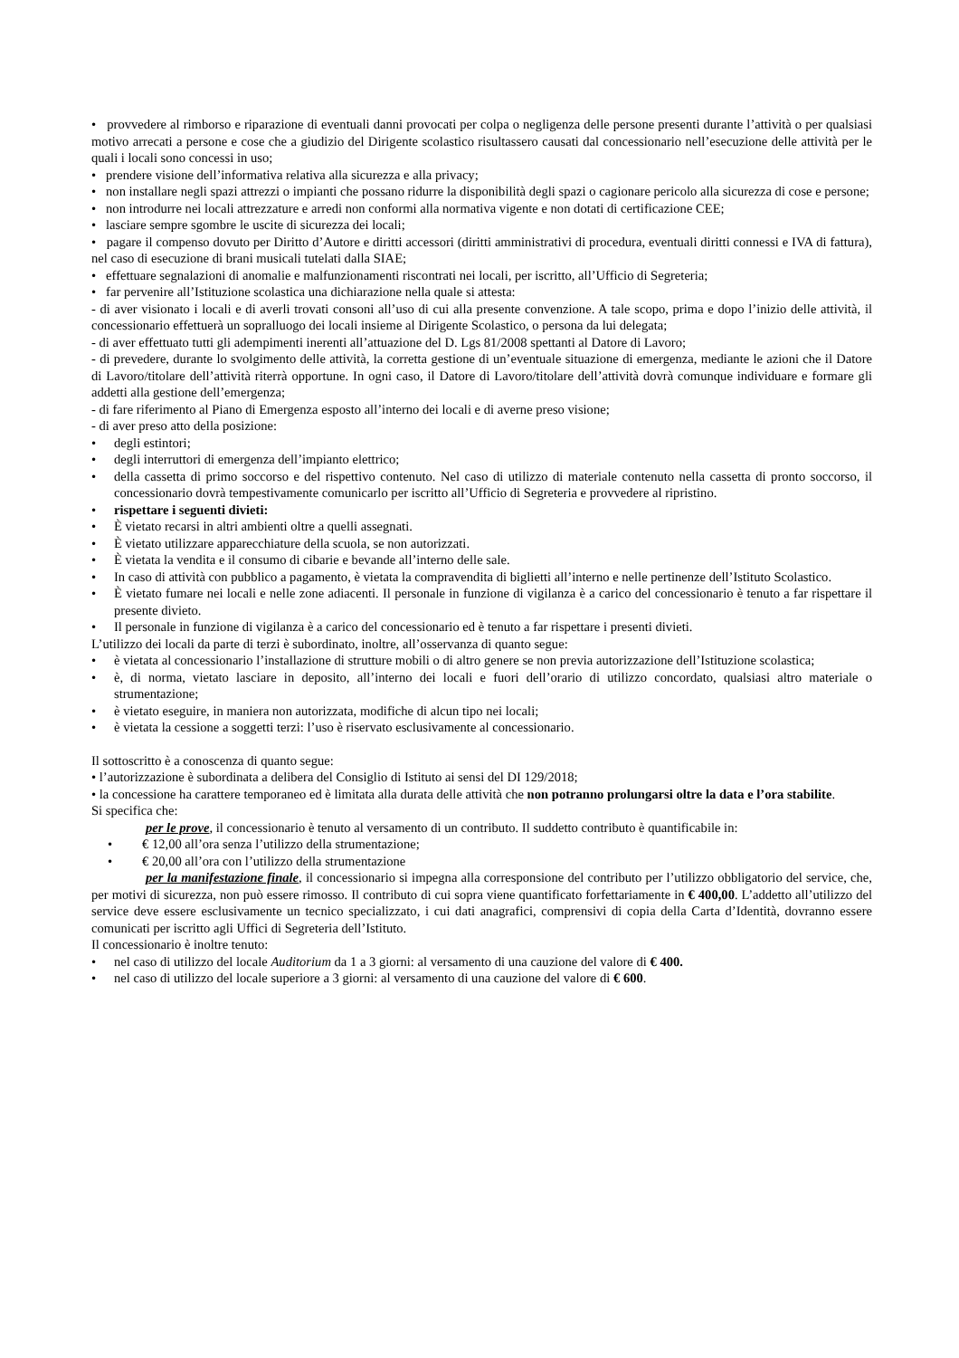• provvedere al rimborso e riparazione di eventuali danni provocati per colpa o negligenza delle persone presenti durante l’attività o per qualsiasi motivo arrecati a persone e cose che a giudizio del Dirigente scolastico risultassero causati dal concessionario nell’esecuzione delle attività per le quali i locali sono concessi in uso;
• prendere visione dell’informativa relativa alla sicurezza e alla privacy;
• non installare negli spazi attrezzi o impianti che possano ridurre la disponibilità degli spazi o cagionare pericolo alla sicurezza di cose e persone;
• non introdurre nei locali attrezzature e arredi non conformi alla normativa vigente e non dotati di certificazione CEE;
• lasciare sempre sgombre le uscite di sicurezza dei locali;
• pagare il compenso dovuto per Diritto d’Autore e diritti accessori (diritti amministrativi di procedura, eventuali diritti connessi e IVA di fattura), nel caso di esecuzione di brani musicali tutelati dalla SIAE;
• effettuare segnalazioni di anomalie e malfunzionamenti riscontrati nei locali, per iscritto, all’Ufficio di Segreteria;
• far pervenire all’Istituzione scolastica una dichiarazione nella quale si attesta:
- di aver visionato i locali e di averli trovati consoni all’uso di cui alla presente convenzione. A tale scopo, prima e dopo l’inizio delle attività, il concessionario effettuerà un sopralluogo dei locali insieme al Dirigente Scolastico, o persona da lui delegata;
- di aver effettuato tutti gli adempimenti inerenti all’attuazione del D. Lgs 81/2008 spettanti al Datore di Lavoro;
- di prevedere, durante lo svolgimento delle attività, la corretta gestione di un’eventuale situazione di emergenza, mediante le azioni che il Datore di Lavoro/titolare dell’attività riterrà opportune. In ogni caso, il Datore di Lavoro/titolare dell’attività dovrà comunque individuare e formare gli addetti alla gestione dell’emergenza;
- di fare riferimento al Piano di Emergenza esposto all’interno dei locali e di averne preso visione;
- di aver preso atto della posizione:
• degli estintori;
• degli interruttori di emergenza dell’impianto elettrico;
• della cassetta di primo soccorso e del rispettivo contenuto. Nel caso di utilizzo di materiale contenuto nella cassetta di pronto soccorso, il concessionario dovrà tempestivamente comunicarlo per iscritto all’Ufficio di Segreteria e provvedere al ripristino.
• rispettare i seguenti divieti:
• È vietato recarsi in altri ambienti oltre a quelli assegnati.
• È vietato utilizzare apparecchiature della scuola, se non autorizzati.
• È vietata la vendita e il consumo di cibarie e bevande all’interno delle sale.
• In caso di attività con pubblico a pagamento, è vietata la compravendita di biglietti all’interno e nelle pertinenze dell’Istituto Scolastico.
• È vietato fumare nei locali e nelle zone adiacenti. Il personale in funzione di vigilanza è a carico del concessionario è tenuto a far rispettare il presente divieto.
• Il personale in funzione di vigilanza è a carico del concessionario ed è tenuto a far rispettare i presenti divieti.
L’utilizzo dei locali da parte di terzi è subordinato, inoltre, all’osservanza di quanto segue:
• è vietata al concessionario l’installazione di strutture mobili o di altro genere se non previa autorizzazione dell’Istituzione scolastica;
• è, di norma, vietato lasciare in deposito, all’interno dei locali e fuori dell’orario di utilizzo concordato, qualsiasi altro materiale o strumentazione;
• è vietato eseguire, in maniera non autorizzata, modifiche di alcun tipo nei locali;
• è vietata la cessione a soggetti terzi: l’uso è riservato esclusivamente al concessionario.
Il sottoscritto è a conoscenza di quanto segue:
• l’autorizzazione è subordinata a delibera del Consiglio di Istituto ai sensi del DI 129/2018;
• la concessione ha carattere temporaneo ed è limitata alla durata delle attività che non potranno prolungarsi oltre la data e l’ora stabilite.
Si specifica che:
per le prove, il concessionario è tenuto al versamento di un contributo. Il suddetto contributo è quantificabile in:
• € 12,00 all’ora senza l’utilizzo della strumentazione;
• € 20,00 all’ora con l’utilizzo della strumentazione
per la manifestazione finale, il concessionario si impegna alla corresponsione del contributo per l’utilizzo obbligatorio del service, che, per motivi di sicurezza, non può essere rimosso. Il contributo di cui sopra viene quantificato forfettariamente in € 400,00. L’addetto all’utilizzo del service deve essere esclusivamente un tecnico specializzato, i cui dati anagrafici, comprensivi di copia della Carta d’Identità, dovranno essere comunicati per iscritto agli Uffici di Segreteria dell’Istituto.
Il concessionario è inoltre tenuto:
• nel caso di utilizzo del locale Auditorium da 1 a 3 giorni: al versamento di una cauzione del valore di € 400.
• nel caso di utilizzo del locale superiore a 3 giorni: al versamento di una cauzione del valore di € 600.